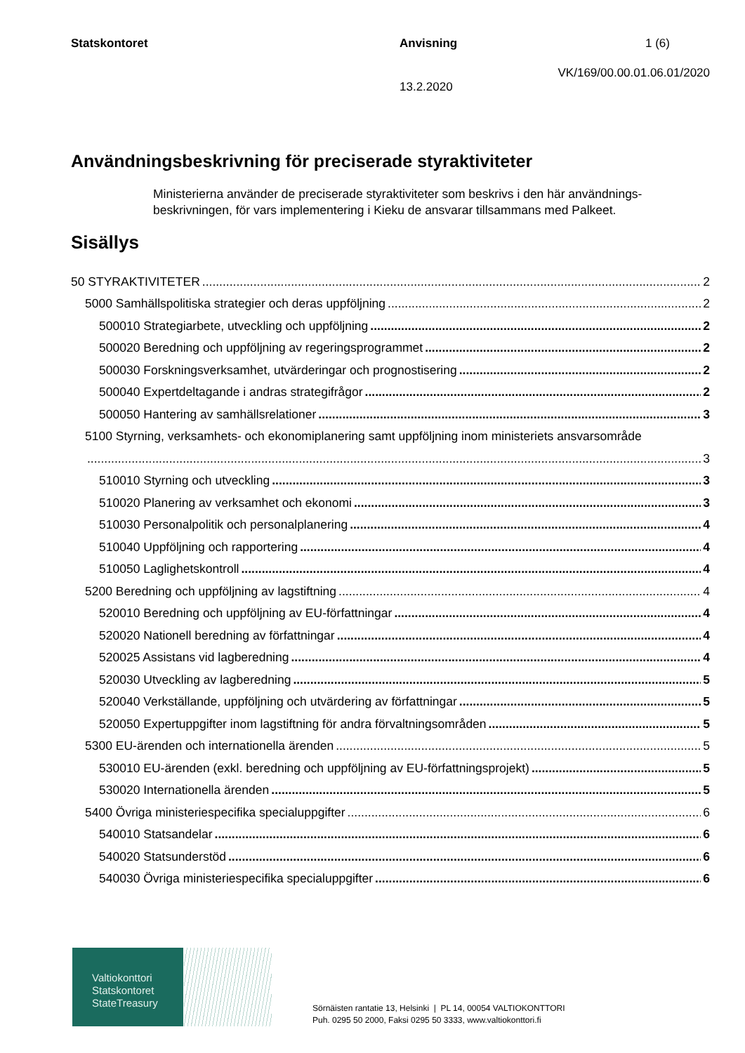Statskontoret Anvisning 1 (6)
VK/169/00.00.01.06.01/2020
13.2.2020
Användningsbeskrivning för preciserade styraktiviteter
Ministerierna använder de preciserade styraktiviteter som beskrivs i den här användnings-beskrivningen, för vars implementering i Kieku de ansvarar tillsammans med Palkeet.
Sisällys
50 STYRAKTIVITETER 2
5000 Samhällspolitiska strategier och deras uppföljning 2
500010 Strategiarbete, utveckling och uppföljning 2
500020 Beredning och uppföljning av regeringsprogrammet 2
500030 Forskningsverksamhet, utvärderingar och prognostisering 2
500040 Expertdeltagande i andras strategifrågor 2
500050 Hantering av samhällsrelationer 3
5100 Styrning, verksamhets- och ekonomiplanering samt uppföljning inom ministeriets ansvarsområde
3
510010 Styrning och utveckling 3
510020 Planering av verksamhet och ekonomi 3
510030 Personalpolitik och personalplanering 4
510040 Uppföljning och rapportering 4
510050 Laglighetskontroll 4
5200 Beredning och uppföljning av lagstiftning 4
520010 Beredning och uppföljning av EU-författningar 4
520020 Nationell beredning av författningar 4
520025 Assistans vid lagberedning 4
520030 Utveckling av lagberedning 5
520040 Verkställande, uppföljning och utvärdering av författningar 5
520050 Expertuppgifter inom lagstiftning för andra förvaltningsområden 5
5300 EU-ärenden och internationella ärenden 5
530010 EU-ärenden (exkl. beredning och uppföljning av EU-författningsprojekt) 5
530020 Internationella ärenden 5
5400 Övriga ministeriespecifika specialuppgifter 6
540010 Statsandelar 6
540020 Statsunderstöd 6
540030 Övriga ministeriespecifika specialuppgifter 6
Valtiokonttori
Statskontoret
StateTreasury
Sörnäisten rantatie 13, Helsinki | PL 14, 00054 VALTIOKONTTORI
Puh. 0295 50 2000, Faksi 0295 50 3333, www.valtiokonttori.fi